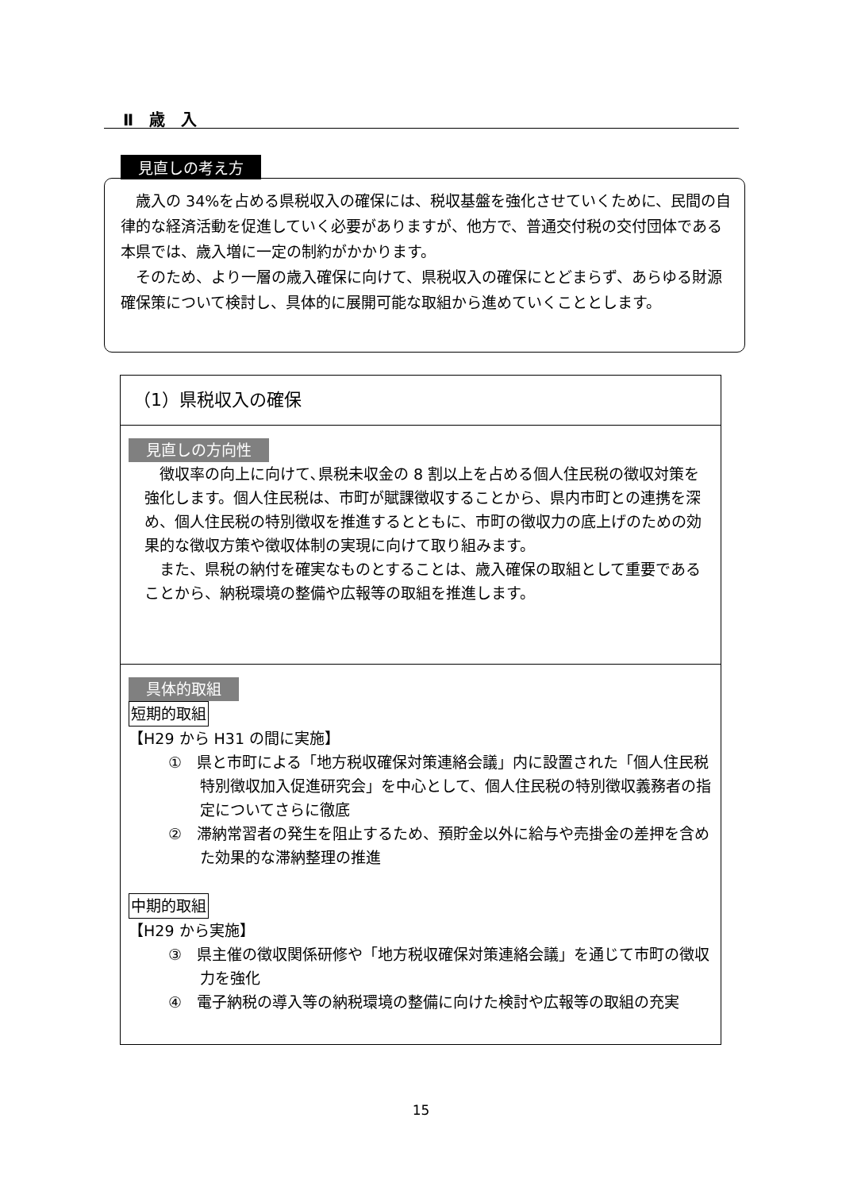Ⅱ　歳　入
見直しの考え方
　歳入の 34%を占める県税収入の確保には、税収基盤を強化させていくために、民間の自律的な経済活動を促進していく必要がありますが、他方で、普通交付税の交付団体である本県では、歳入増に一定の制約がかかります。
　そのため、より一層の歳入確保に向けて、県税収入の確保にとどまらず、あらゆる財源確保策について検討し、具体的に展開可能な取組から進めていくこととします。
（1）県税収入の確保
見直しの方向性
　徴収率の向上に向けて､県税未収金の 8 割以上を占める個人住民税の徴収対策を強化します。個人住民税は、市町が賦課徴収することから、県内市町との連携を深め、個人住民税の特別徴収を推進するとともに、市町の徴収力の底上げのための効果的な徴収方策や徴収体制の実現に向けて取り組みます。
　また、県税の納付を確実なものとすることは、歳入確保の取組として重要であることから、納税環境の整備や広報等の取組を推進します。
具体的取組
短期的取組
【H29 から H31 の間に実施】
①　県と市町による「地方税収確保対策連絡会議」内に設置された「個人住民税特別徴収加入促進研究会」を中心として、個人住民税の特別徴収義務者の指定についてさらに徹底
②　滞納常習者の発生を阻止するため、預貯金以外に給与や売掛金の差押を含めた効果的な滞納整理の推進
中期的取組
【H29 から実施】
③　県主催の徴収関係研修や「地方税収確保対策連絡会議」を通じて市町の徴収力を強化
④　電子納税の導入等の納税環境の整備に向けた検討や広報等の取組の充実
15